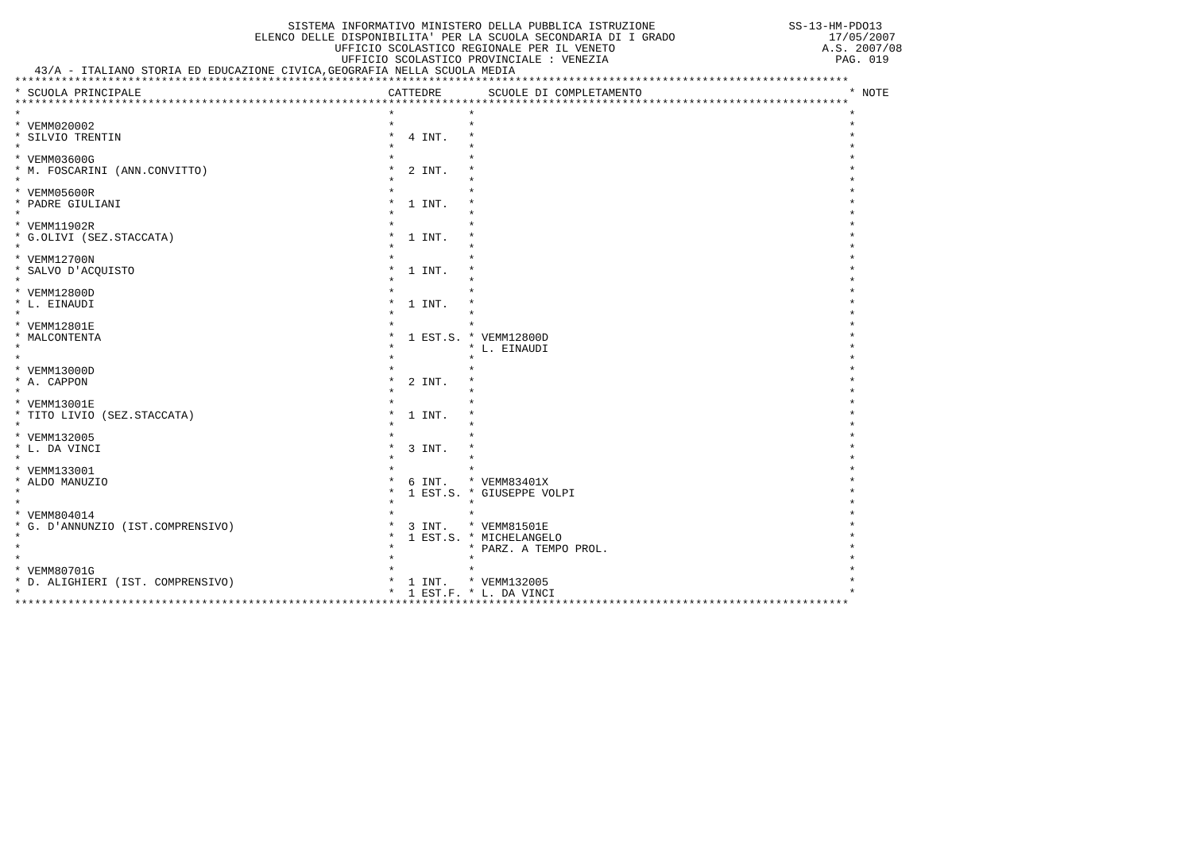SISTEMA INFORMATIVO MINISTERO DELLA PUBBLICA ISTRUZIONE                    SS-13-HM-PDO13
                                    ELENCO DELLE DISPONIBILITA' PER LA SCUOLA SECONDARIA DI I GRADO                       17/05/2007
                                                UFFICIO SCOLASTICO REGIONALE PER IL VENETO                               A.S. 2007/08
                                                 UFFICIO SCOLASTICO PROVINCIALE : VENEZIA                                  PAG. 019
   43/A - ITALIANO STORIA ED EDUCAZIONE CIVICA,GEOGRAFIA NELLA SCUOLA MEDIA
*****************************************************************************************************************************
| * SCUOLA PRINCIPALE | CATTEDRE | SCUOLE DI COMPLETAMENTO | * | NOTE |
| --- | --- | --- | --- | --- |
| ***************************************************************************************************************************** | | | | |
| * | * | * | * | |
| * VEMM020002 | * | * | * | |
| * SILVIO TRENTIN | * 4 INT. | * | * | |
| * | * | * | * | |
| * VEMM03600G | * | * | * | |
| * M. FOSCARINI (ANN.CONVITTO) | * 2 INT. | * | * | |
| * | * | * | * | |
| * VEMM05600R | * | * | * | |
| * PADRE GIULIANI | * 1 INT. | * | * | |
| * | * | * | * | |
| * VEMM11902R | * | * | * | |
| * G.OLIVI (SEZ.STACCATA) | * 1 INT. | * | * | |
| * | * | * | * | |
| * VEMM12700N | * | * | * | |
| * SALVO D'ACQUISTO | * 1 INT. | * | * | |
| * | * | * | * | |
| * VEMM12800D | * | * | * | |
| * L. EINAUDI | * 1 INT. | * | * | |
| * | * | * | * | |
| * VEMM12801E | * | * | * | |
| * MALCONTENTA | * 1 EST.S. | * VEMM12800D | * | |
| * | * | * L. EINAUDI | * | |
| * | * | * | * | |
| * VEMM13000D | * | * | * | |
| * A. CAPPON | * 2 INT. | * | * | |
| * | * | * | * | |
| * VEMM13001E | * | * | * | |
| * TITO LIVIO (SEZ.STACCATA) | * 1 INT. | * | * | |
| * | * | * | * | |
| * VEMM132005 | * | * | * | |
| * L. DA VINCI | * 3 INT. | * | * | |
| * | * | * | * | |
| * VEMM133001 | * | * | * | |
| * ALDO MANUZIO | * 6 INT. | * VEMM83401X | * | |
| * | * 1 EST.S. | * GIUSEPPE VOLPI | * | |
| * | * | * | * | |
| * VEMM804014 | * | * | * | |
| * G. D'ANNUNZIO (IST.COMPRENSIVO) | * 3 INT. | * VEMM81501E | * | |
| * | * 1 EST.S. | * MICHELANGELO | * | |
| * | * | * PARZ. A TEMPO PROL. | * | |
| * | * | * | * | |
| * VEMM80701G | * | * | * | |
| * D. ALIGHIERI (IST. COMPRENSIVO) | * 1 INT. | * VEMM132005 | * | |
| * | * 1 EST.F. | * L. DA VINCI | * | |
| ***************************************************************************************************************************** | | | | |